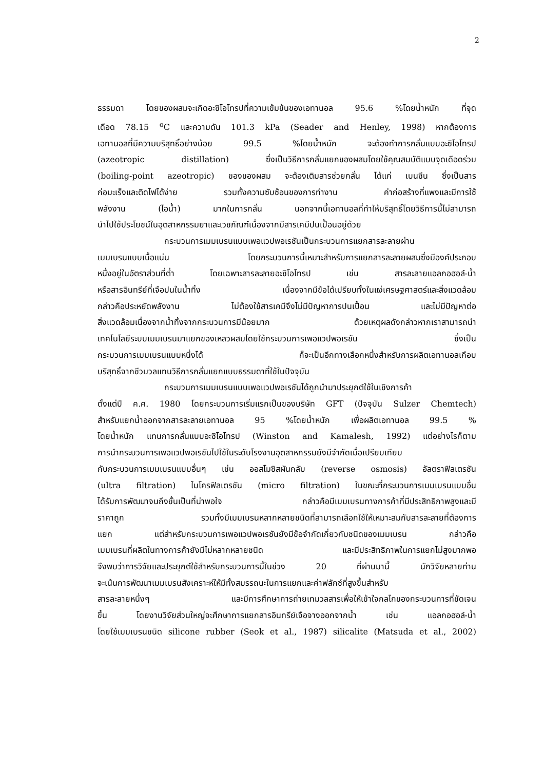2
ธรรมดา โดยของผสมจะเกิดอะซิโอโทรปที่ความเข้มข้นของเอทานอล 95.6 %โดยน้ำหนัก ที่จุด
เดือด 78.15 <sup>o</sup>C และความดัน 101.3 kPa (Seader and Henley, 1998) หากต้องการ
เอทานอลที่มีความบริสุทธิ์อย่างน้อย 99.5 %โดยน้ำหนัก จะต้องทำการกลั่นแบบอะซิโอโทรป
(azeotropic distillation) ซึ่งเป็นวิธีการกลั่นแยกของผสมโดยใช้คุณสมบัติแบบจุดเดือดร่วม
(boiling-point azeotropic) ของของผสม จะต้องเติมสารช่วยกลั่น ได้แก่ เบนซีน ซึ่งเป็นสาร
ก่อมะเร็งและติดไฟได้ง่าย รวมทั้งความซับซ้อนของการทำงาน ค่าก่อสร้างที่แพงและมีการใช้
พลังงาน (ไอน้ำ) มากในการกลั่น นอกจากนี้เอทานอลที่ทำให้บริสุทธิ์โดยวิธีการนี้ไม่สามารถ
นำไปใช้ประโยชน์ในอุตสาหกรรมยาและเวชภัณฑ์เนื่องจากมีสารเคมีปนเปื้อนอยู่ด้วย
กระบวนการเมมเบรนแบบเพอแวปพอเรชันเป็นกระบวนการแยกสารละลายผ่าน
เมมเบรนแบบเนื้อแน่น โดยกระบวนการนี้เหมาะสำหรับการแยกสารละลายผสมซึ่งมีองค์ประกอบ
หนึ่งอยู่ในอัตราส่วนที่ต่ำ โดยเฉพาะสารละลายอะซิโอโทรป เช่น สารละลายแอลกอฮอล์-น้ำ
หรือสารอินทรีย์ที่เจือปนในน้ำทิ้ง เนื่องจากมีข้อได้เปรียบทั้งในแง่เศรษฐศาสตร์และสิ่งแวดล้อม
กล่าวคือประหยัดพลังงาน ไม่ต้องใช้สารเคมีจึงไม่มีปัญหาการปนเปื้อน และไม่มีปัญหาต่อ
สิ่งแวดล้อมเนื่องจากน้ำทิ้งจากกระบวนการมีน้อยมาก ด้วยเหตุผลดังกล่าวหากเราสามารถนำ
เทคโนโลยีระบบเมมเบรนมาแยกของเหลวผสมโดยใช้กระบวนการเพอแวปพอเรชัน ซึ่งเป็น
กระบวนการเมมเบรนแบบหนึ่งได้ ก็จะเป็นอีกทางเลือกหนึ่งสำหรับการผลิตเอทานอลเกือบ
บริสุทธิ์จากชีวมวลแทนวิธีการกลั่นแยกแบบธรรมดาที่ใช้ในปัจจุบัน
กระบวนการเมมเบรนแบบเพอแวปพอเรชันได้ถูกนำมาประยุกต์ใช้ในเชิงการค้า
ตั้งแต่ปี ค.ศ. 1980 โดยกระบวนการเริ่มแรกเป็นของบริษัท GFT (ปัจจุบัน Sulzer Chemtech)
สำหรับแยกน้ำออกจากสารละลายเอทานอล 95 %โดยน้ำหนัก เพื่อผลิตเอทานอล 99.5 %
โดยน้ำหนัก แทนการกลั่นแบบอะซิโอโทรป (Winston and Kamalesh, 1992) แต่อย่างไรก็ตาม
การนำกระบวนการเพอแวปพอเรชันไปใช้ในระดับโรงงานอุตสาหกรรมยังมีจำกัดเมื่อเปรียบเทียบ
กับกระบวนการเมมเบรนแบบอื่นๆ เช่น ออสโมซิสผันกลับ (reverse osmosis) อัลตราฟิลเตรชัน
(ultra filtration) ไมโครฟิลเตรชัน (micro filtration) ในขณะที่กระบวนการเมมเบรนแบบอื่น
ได้รับการพัฒนาจนถึงขั้นเป็นที่น่าพอใจ กล่าวคือมีเมมเบรนทางการค้าที่มีประสิทธิภาพสูงและมี
ราคาถูก รวมทั้งมีเมมเบรนหลากหลายชนิดที่สามารถเลือกใช้ให้เหมาะสมกับสารละลายที่ต้องการ
แยก แต่สำหรับกระบวนการเพอแวปพอเรชันยังมีข้อจำกัดเกี่ยวกับชนิดของเมมเบรน กล่าวคือ
เมมเบรนที่ผลิตในทางการค้ายังมีไม่หลากหลายชนิด และมีประสิทธิภาพในการแยกไม่สูงมากพอ
จึงพบว่าการวิจัยและประยุกต์ใช้สำหรับกระบวนการนี้ในช่วง 20 ที่ผ่านมานี้ นักวิจัยหลายท่าน
จะเน้นการพัฒนาเมมเบรนสังเคราะห์ให้มีทั้งสมรรถนะในการแยกและค่าฟลักซ์ที่สูงขึ้นสำหรับ
สารละลายหนึ่งๆ และมีการศึกษาการถ่ายเทมวลสารเพื่อให้เข้าใจกลไกของกระบวนการที่ชัดเจน
ขึ้น โดยงานวิจัยส่วนใหญ่จะศึกษาการแยกสารอินทรีย์เจือจางออกจากน้ำ เช่น แอลกอฮอล์-น้ำ
โดยใช้เมมเบรนชนิด silicone rubber (Seok et al., 1987) silicalite (Matsuda et al., 2002)